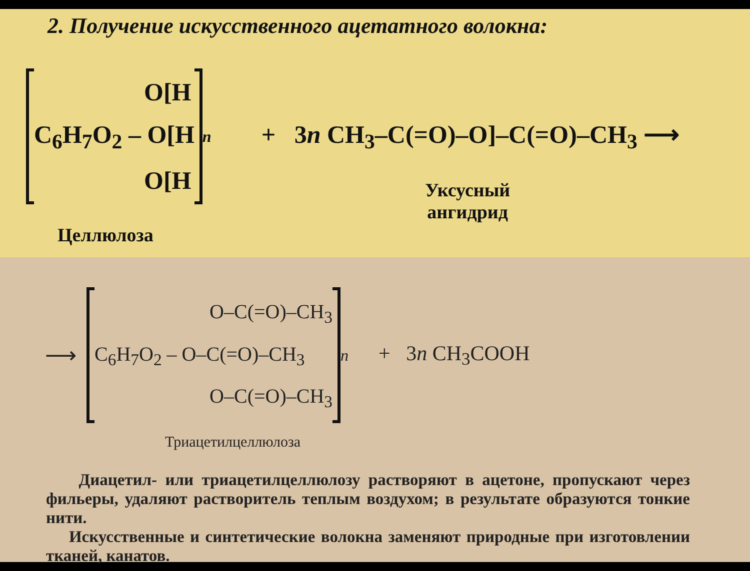2. Получение искусственного ацетатного волокна:
O[H
C<sub>6</sub>H<sub>7</sub>O<sub>2</sub> – O[H
O[H
<sub>n</sub> + 3n CH<sub>3</sub>–C(=O)–O]–C(=O)–CH<sub>3</sub> ⟶
Целлюлоза
Уксусный
ангидрид
⟶
O–C(=O)–CH<sub>3</sub>
C<sub>6</sub>H<sub>7</sub>O<sub>2</sub> – O–C(=O)–CH<sub>3</sub>
O–C(=O)–CH<sub>3</sub>
<sub>n</sub> + 3n CH<sub>3</sub>COOH
Триацетилцеллюлоза
Диацетил- или триацетилцеллюлозу растворяют в ацетоне, пропускают через фильеры, удаляют растворитель теплым воздухом; в результате образуются тонкие нити.
Искусственные и синтетические волокна заменяют природные при изготовлении тканей, канатов.